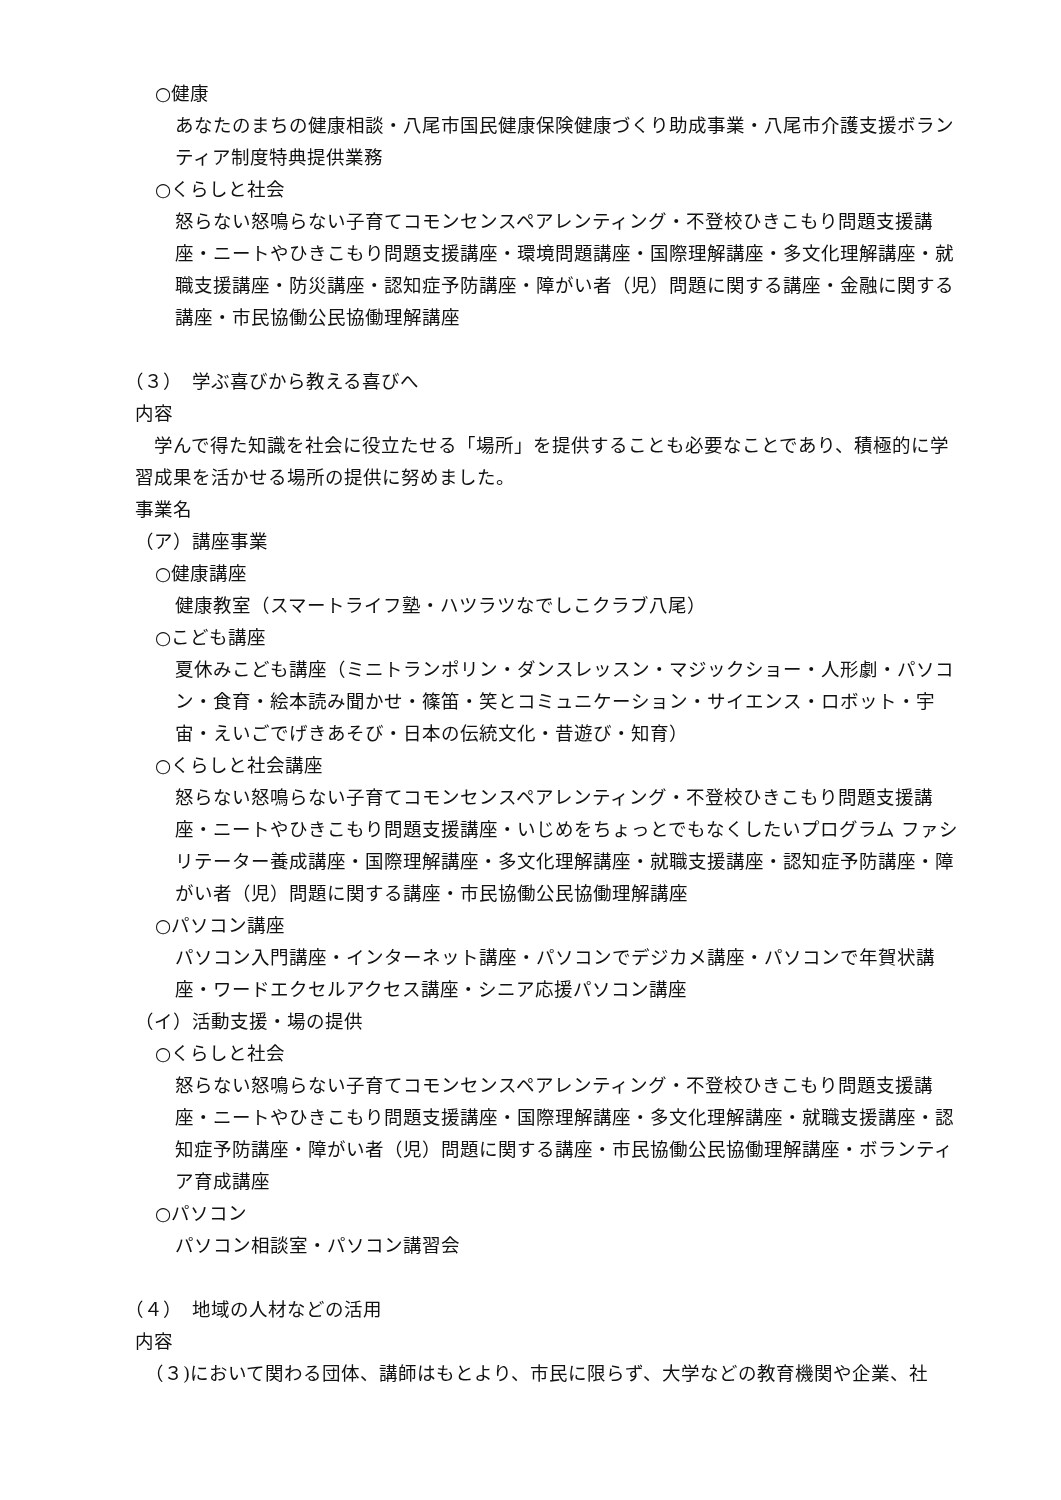○健康
あなたのまちの健康相談・八尾市国民健康保険健康づくり助成事業・八尾市介護支援ボランティア制度特典提供業務
○くらしと社会
怒らない怒鳴らない子育てコモンセンスペアレンティング・不登校ひきこもり問題支援講座・ニートやひきこもり問題支援講座・環境問題講座・国際理解講座・多文化理解講座・就職支援講座・防災講座・認知症予防講座・障がい者（児）問題に関する講座・金融に関する講座・市民協働公民協働理解講座
（３）　学ぶ喜びから教える喜びへ
内容
　学んで得た知識を社会に役立たせる「場所」を提供することも必要なことであり、積極的に学習成果を活かせる場所の提供に努めました。
事業名
（ア）講座事業
○健康講座
健康教室（スマートライフ塾・ハツラツなでしこクラブ八尾）
○こども講座
夏休みこども講座（ミニトランポリン・ダンスレッスン・マジックショー・人形劇・パソコン・食育・絵本読み聞かせ・篠笛・笑とコミュニケーション・サイエンス・ロボット・宇宙・えいごでげきあそび・日本の伝統文化・昔遊び・知育）
○くらしと社会講座
怒らない怒鳴らない子育てコモンセンスペアレンティング・不登校ひきこもり問題支援講座・ニートやひきこもり問題支援講座・いじめをちょっとでもなくしたいプログラム ファシリテーター養成講座・国際理解講座・多文化理解講座・就職支援講座・認知症予防講座・障がい者（児）問題に関する講座・市民協働公民協働理解講座
○パソコン講座
パソコン入門講座・インターネット講座・パソコンでデジカメ講座・パソコンで年賀状講座・ワードエクセルアクセス講座・シニア応援パソコン講座
（イ）活動支援・場の提供
○くらしと社会
怒らない怒鳴らない子育てコモンセンスペアレンティング・不登校ひきこもり問題支援講座・ニートやひきこもり問題支援講座・国際理解講座・多文化理解講座・就職支援講座・認知症予防講座・障がい者（児）問題に関する講座・市民協働公民協働理解講座・ボランティア育成講座
○パソコン
パソコン相談室・パソコン講習会
（４）　地域の人材などの活用
内容
　（３)において関わる団体、講師はもとより、市民に限らず、大学などの教育機関や企業、社